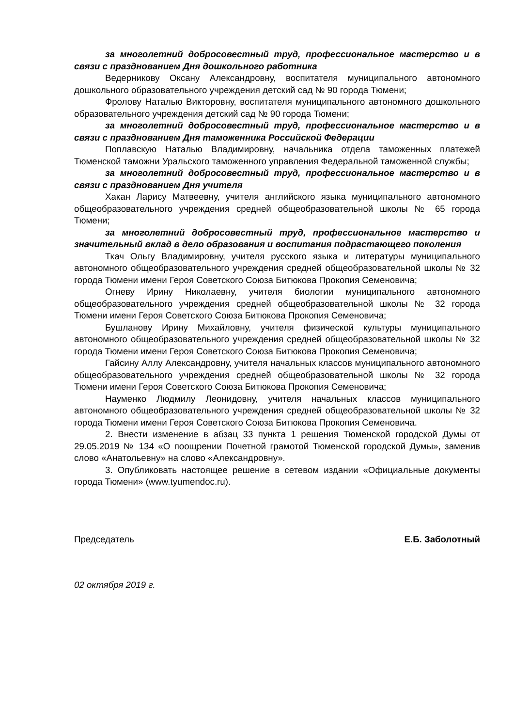за многолетний добросовестный труд, профессиональное мастерство и в связи с празднованием Дня дошкольного работника
Ведерникову Оксану Александровну, воспитателя муниципального автономного дошкольного образовательного учреждения детский сад № 90 города Тюмени;
Фролову Наталью Викторовну, воспитателя муниципального автономного дошкольного образовательного учреждения детский сад № 90 города Тюмени;
за многолетний добросовестный труд, профессиональное мастерство и в связи с празднованием Дня таможенника Российской Федерации
Поплавскую Наталью Владимировну, начальника отдела таможенных платежей Тюменской таможни Уральского таможенного управления Федеральной таможенной службы;
за многолетний добросовестный труд, профессиональное мастерство и в связи с празднованием Дня учителя
Хакан Ларису Матвеевну, учителя английского языка муниципального автономного общеобразовательного учреждения средней общеобразовательной школы № 65 города Тюмени;
за многолетний добросовестный труд, профессиональное мастерство и значительный вклад в дело образования и воспитания подрастающего поколения
Ткач Ольгу Владимировну, учителя русского языка и литературы муниципального автономного общеобразовательного учреждения средней общеобразовательной школы № 32 города Тюмени имени Героя Советского Союза Битюкова Прокопия Семеновича;
Огневу Ирину Николаевну, учителя биологии муниципального автономного общеобразовательного учреждения средней общеобразовательной школы № 32 города Тюмени имени Героя Советского Союза Битюкова Прокопия Семеновича;
Бушланову Ирину Михайловну, учителя физической культуры муниципального автономного общеобразовательного учреждения средней общеобразовательной школы № 32 города Тюмени имени Героя Советского Союза Битюкова Прокопия Семеновича;
Гайсину Аллу Александровну, учителя начальных классов муниципального автономного общеобразовательного учреждения средней общеобразовательной школы № 32 города Тюмени имени Героя Советского Союза Битюкова Прокопия Семеновича;
Науменко Людмилу Леонидовну, учителя начальных классов муниципального автономного общеобразовательного учреждения средней общеобразовательной школы № 32 города Тюмени имени Героя Советского Союза Битюкова Прокопия Семеновича.
2. Внести изменение в абзац 33 пункта 1 решения Тюменской городской Думы от 29.05.2019 № 134 «О поощрении Почетной грамотой Тюменской городской Думы», заменив слово «Анатольевну» на слово «Александровну».
3. Опубликовать настоящее решение в сетевом издании «Официальные документы города Тюмени» (www.tyumendoc.ru).
Председатель Е.Б. Заболотный
02 октября 2019 г.